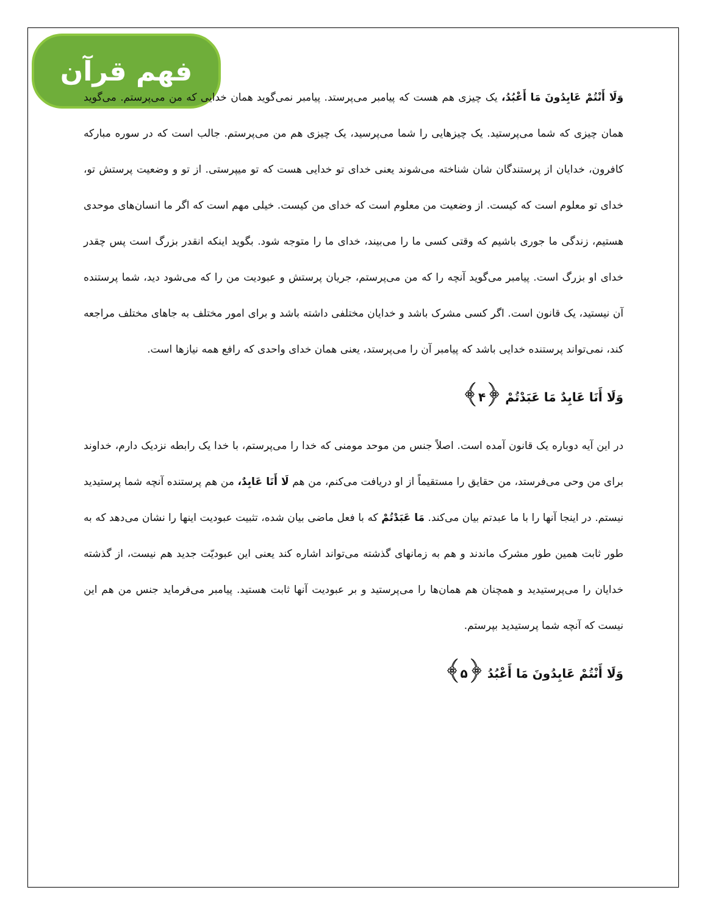فهم قرآن
وَلَا أَنْتُمْ عَابِدُونَ مَا أَعْبُدُ، یک چیزی هم هست که پیامبر می‌پرستد. پیامبر نمی‌گوید همان خدایی که من می‌پرستم. می‌گوید همان چیزی که شما می‌پرستید. یک چیزهایی را شما می‌پرسید، یک چیزی هم من می‌پرستم. جالب است که در سوره مبارکه کافرون، خدایان از پرستندگان شان شناخته می‌شوند یعنی خدای تو خدایی هست که تو میپرستی. از تو و وضعیت پرستش تو، خدای تو معلوم است که کیست. از وضعیت من معلوم است که خدای من کیست. خیلی مهم است که اگر ما انسان‌های موحدی هستیم، زندگی ما جوری باشیم که وقتی کسی ما را می‌بیند، خدای ما را متوجه شود. بگوید اینکه انقدر بزرگ است پس چقدر خدای او بزرگ است. پیامبر می‌گوید آنچه را که من می‌پرستم، جریان پرستش و عبودیت من را که می‌شود دید، شما پرستنده آن نیستید، یک قانون است. اگر کسی مشرک باشد و خدایان مختلفی داشته باشد و برای امور مختلف به جاهای مختلف مراجعه کند، نمی‌تواند پرستنده خدایی باشد که پیامبر آن را می‌پرستد، یعنی همان خدای واحدی که رافع همه نیازها است.
وَلَا أَنَا عَابِدٌ مَا عَبَدْتُمْ ﴿۴﴾
در این آیه دوباره یک قانون آمده است. اصلاً جنس من موحد مومنی که خدا را می‌پرستم، با خدا یک رابطه نزدیک دارم، خداوند برای من وحی می‌فرستد، من حقایق را مستقیماً از او دریافت می‌کنم، من هم لَا أَنَا عَابِدٌ، من هم پرستنده آنچه شما پرستیدید نیستم. در اینجا آنها را با ما عبدتم بیان می‌کند. مَا عَبَدْتُمْ که با فعل ماضی بیان شده، تثبیت عبودیت اینها را نشان می‌دهد که به طور ثابت همین طور مشرک ماندند و هم به زمانهای گذشته می‌تواند اشاره کند یعنی این عبودیّت جدید هم نیست، از گذشته خدایان را می‌پرستیدید و همچنان هم همان‌ها را می‌پرستید و بر عبودیت آنها ثابت هستید. پیامبر می‌فرماید جنس من هم این نیست که آنچه شما پرستیدید بپرستم.
وَلَا أَنْتُمْ عَابِدُونَ مَا أَعْبُدُ ﴿۵﴾